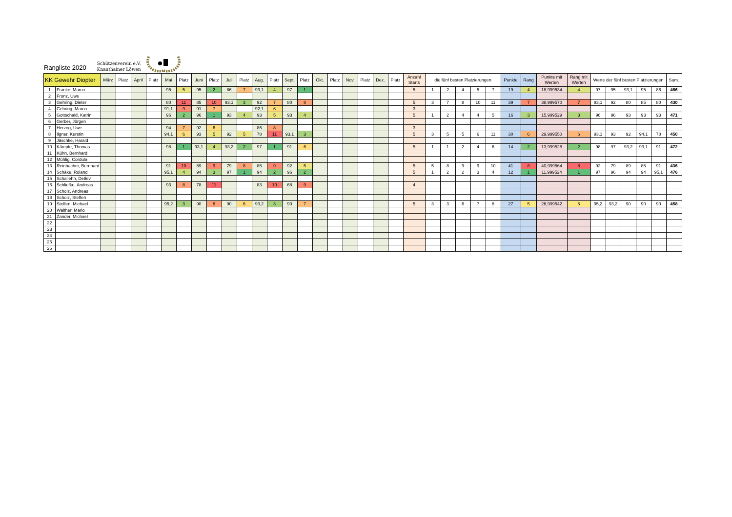Rangliste 2020
Schützenverein e.V.
Knauthainer Löwen
| KK Gewehr Diopter | | März | Platz | April | Platz | Mai | Platz | Juni | Platz | Juli | Platz | Aug. | Platz | Sept. | Platz | Okt. | Platz | Nov. | Platz | Dez. | Platz | Anzahl Starts | die fünf besten Platzierungen | | | | | Punkte | Rang | Punkte mit Werten | Rang mit Werten | Werte der fünf besten Platzierungen | | | | | Sum. |
| --- | --- | --- | --- | --- | --- | --- | --- | --- | --- | --- | --- | --- | --- | --- | --- | --- | --- | --- | --- | --- | --- | --- | --- | --- | --- | --- | --- | --- | --- | --- | --- | --- | --- | --- | --- | --- | --- |
| 1 | Franke, Marco | | | | | 95 | 5 | 95 | 2 | 86 | 7 | 93,1 | 4 | 97 | 1 | | | | | | | 5 | 1 | 2 | 4 | 5 | 7 | 19 | 4 | 18,999534 | 4 | 97 | 95 | 93,1 | 95 | 86 | 466 |
| 2 | Fronz, Uwe | | | | | | | | | | | | | | | | | | | | | | | | | | | | | | | | | | | | |
| 3 | Gehring, Dieter | | | | | 80 | 11 | 85 | 10 | 93,1 | 3 | 92 | 7 | 80 | 8 | | | | | | | 5 | 3 | 7 | 8 | 10 | 11 | 39 | 7 | 38,999570 | 7 | 93,1 | 92 | 80 | 85 | 80 | 430 |
| 4 | Gehring, Marco | | | | | 91,1 | 9 | 91 | 7 | | | 92,1 | 6 | | | | | | | | | 3 | | | | | | | | | | | | | | | |
| 5 | Gottschald, Katrin | | | | | 96 | 2 | 96 | 1 | 93 | 4 | 93 | 5 | 93 | 4 | | | | | | | 5 | 1 | 2 | 4 | 4 | 5 | 16 | 3 | 15,999529 | 3 | 96 | 96 | 93 | 93 | 93 | 471 |
| 6 | Gerber, Jürgen | | | | | | | | | | | | | | | | | | | | | | | | | | | | | | | | | | | | |
| 7 | Herzog, Uwe | | | | | 94 | 7 | 92 | 6 | | | 86 | 8 | | | | | | | | | 3 | | | | | | | | | | | | | | | |
| 8 | Ilgner, Kerstin | | | | | 94,1 | 6 | 93 | 5 | 92 | 5 | 78 | 11 | 93,1 | 3 | | | | | | | 5 | 3 | 5 | 5 | 6 | 11 | 30 | 6 | 29,999550 | 6 | 93,1 | 93 | 92 | 94,1 | 78 | 450 |
| 9 | Jäschke, Harald | | | | | | | | | | | | | | | | | | | | | | | | | | | | | | | | | | | | |
| 10 | Kämpfe, Thomas | | | | | 98 | 1 | 93,1 | 4 | 93,2 | 2 | 97 | 1 | 91 | 6 | | | | | | | 5 | 1 | 1 | 2 | 4 | 6 | 14 | 2 | 13,999528 | 2 | 98 | 97 | 93,2 | 93,1 | 91 | 472 |
| 11 | Kühn, Bernhard | | | | | | | | | | | | | | | | | | | | | | | | | | | | | | | | | | | | |
| 12 | Mühlig, Cordula | | | | | | | | | | | | | | | | | | | | | | | | | | | | | | | | | | | | |
| 13 | Reinbacher, Bernhard | | | | | 91 | 10 | 89 | 9 | 79 | 8 | 85 | 9 | 92 | 5 | | | | | | | 5 | 5 | 8 | 9 | 9 | 10 | 41 | 8 | 40,999564 | 8 | 92 | 79 | 89 | 85 | 91 | 436 |
| 14 | Schäke, Roland | | | | | 95,1 | 4 | 94 | 3 | 97 | 1 | 94 | 2 | 96 | 2 | | | | | | | 5 | 1 | 2 | 2 | 3 | 4 | 12 | 1 | 11,999524 | 1 | 97 | 96 | 94 | 94 | 95,1 | 476 |
| 15 | Schallehn, Detlev | | | | | | | | | | | | | | | | | | | | | | | | | | | | | | | | | | | | |
| 16 | Schliefke, Andreas | | | | | 93 | 8 | 78 | 11 | | | 83 | 10 | 68 | 9 | | | | | | | 4 | | | | | | | | | | | | | | | |
| 17 | Scholz, Andreas | | | | | | | | | | | | | | | | | | | | | | | | | | | | | | | | | | | | |
| 18 | Scholz, Steffen | | | | | | | | | | | | | | | | | | | | | | | | | | | | | | | | | | | | |
| 19 | Steffen, Michael | | | | | 95,2 | 3 | 90 | 8 | 90 | 6 | 93,2 | 3 | 90 | 7 | | | | | | | 5 | 3 | 3 | 6 | 7 | 8 | 27 | 5 | 26,999542 | 5 | 95,2 | 93,2 | 90 | 90 | 90 | 458 |
| 20 | Walther, Mario | | | | | | | | | | | | | | | | | | | | | | | | | | | | | | | | | | | | |
| 21 | Zander, Michael | | | | | | | | | | | | | | | | | | | | | | | | | | | | | | | | | | | | |
| 22 | | | | | | | | | | | | | | | | | | | | | | | | | | | | | | | | | | | | | |
| 23 | | | | | | | | | | | | | | | | | | | | | | | | | | | | | | | | | | | | | |
| 24 | | | | | | | | | | | | | | | | | | | | | | | | | | | | | | | | | | | | | |
| 25 | | | | | | | | | | | | | | | | | | | | | | | | | | | | | | | | | | | | | |
| 26 | | | | | | | | | | | | | | | | | | | | | | | | | | | | | | | | | | | | | |